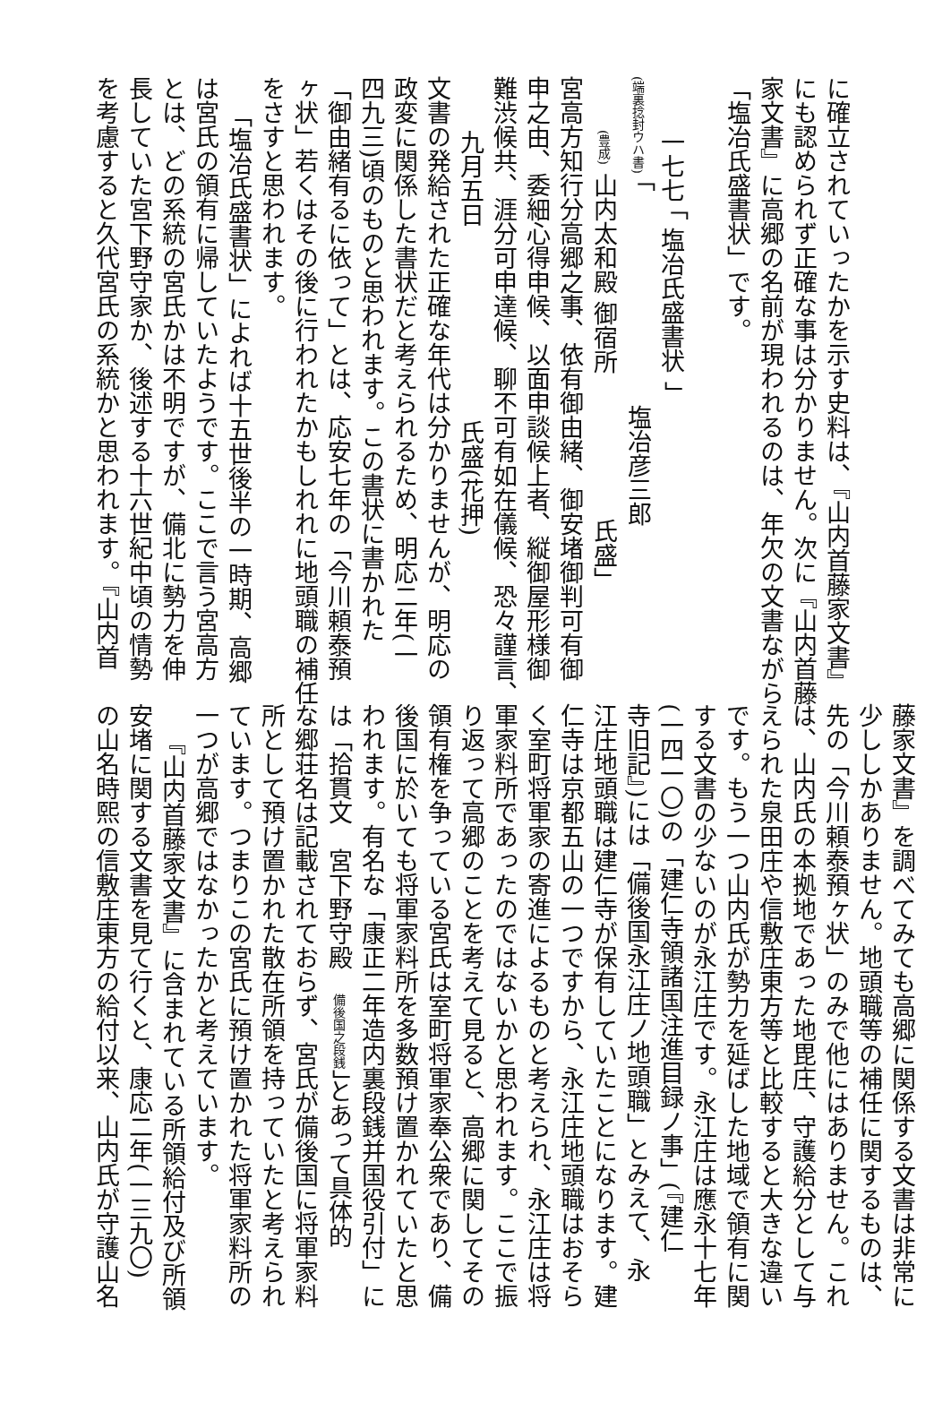に確立されていったかを示す史料は、『山内首藤家文書』
にも認められず正確な事は分かりません。次に『山内首藤
家文書』に高郷の名前が現われるのは、年欠の文書ながら
「塩冶氏盛書状」です。
一七七 「 塩冶氏盛書状 」
(端裏捻封ウハ書) 「 塩冶彦三郎
(豊成) 山内太和殿 御宿所　　　　　　氏盛」
宮高方知行分高郷之事、依有御由緒、御安堵御判可有御
申之由、委細心得申候、以面申談候上者、縦御屋形様御
難渋候共、涯分可申達候、聊不可有如在儀候、恐々謹言、
九月五日　　　　　　　　氏盛(花押)
文書の発給された正確な年代は分かりませんが、明応の
政変に関係した書状だと考えられるため、明応二年(一
四九三)頃のものと思われます。この書状に書かれた
「御由緒有るに依って」とは、応安七年の「今川頼泰預
ヶ状」若くはその後に行われたかもしれれに地頭職の補任
をさすと思われます。
「塩冶氏盛書状」によれば十五世後半の一時期、高郷
は宮氏の領有に帰していたようです。ここで言う宮高方
とは、どの系統の宮氏かは不明ですが、備北に勢力を伸
長していた宮下野守家か、後述する十六世紀中頃の情勢
を考慮すると久代宮氏の系統かと思われます。『山内首
藤家文書』を調べてみても高郷に関係する文書は非常に
少ししかありません。地頭職等の補任に関するものは、
先の「今川頼泰預ヶ状」のみで他にはありません。これ
は、山内氏の本拠地であった地毘庄、守護給分として与
えられた泉田庄や信敷庄東方等と比較すると大きな違い
です。もう一つ山内氏が勢力を延ばした地域で領有に関
する文書の少ないのが永江庄です。永江庄は應永十七年
(一四一〇)の「建仁寺領諸国注進目録ノ事」(『建仁
寺旧記』)には「備後国永江庄ノ地頭職」とみえて、永
江庄地頭職は建仁寺が保有していたことになります。建
仁寺は京都五山の一つですから、永江庄地頭職はおそら
く室町将軍家の寄進によるものと考えられ、永江庄は将
軍家料所であったのではないかと思われます。ここで振
り返って高郷のことを考えて見ると、高郷に関してその
領有権を争っている宮氏は室町将軍家奉公衆であり、備
後国に於いても将軍家料所を多数預け置かれていたと思
われます。有名な「康正二年造内裏段銭并国役引付」に
は「拾貫文　宮下野守殿　備後国之段銭」とあって具体的
な郷荘名は記載されておらず、宮氏が備後国に将軍家料
所として預け置かれた散在所領を持っていたと考えられ
ています。つまりこの宮氏に預け置かれた将軍家料所の
一つが高郷ではなかったかと考えています。
『山内首藤家文書』に含まれている所領給付及び所領
安堵に関する文書を見て行くと、康応二年(一三九〇)
の山名時熙の信敷庄東方の給付以来、山内氏が守護山名